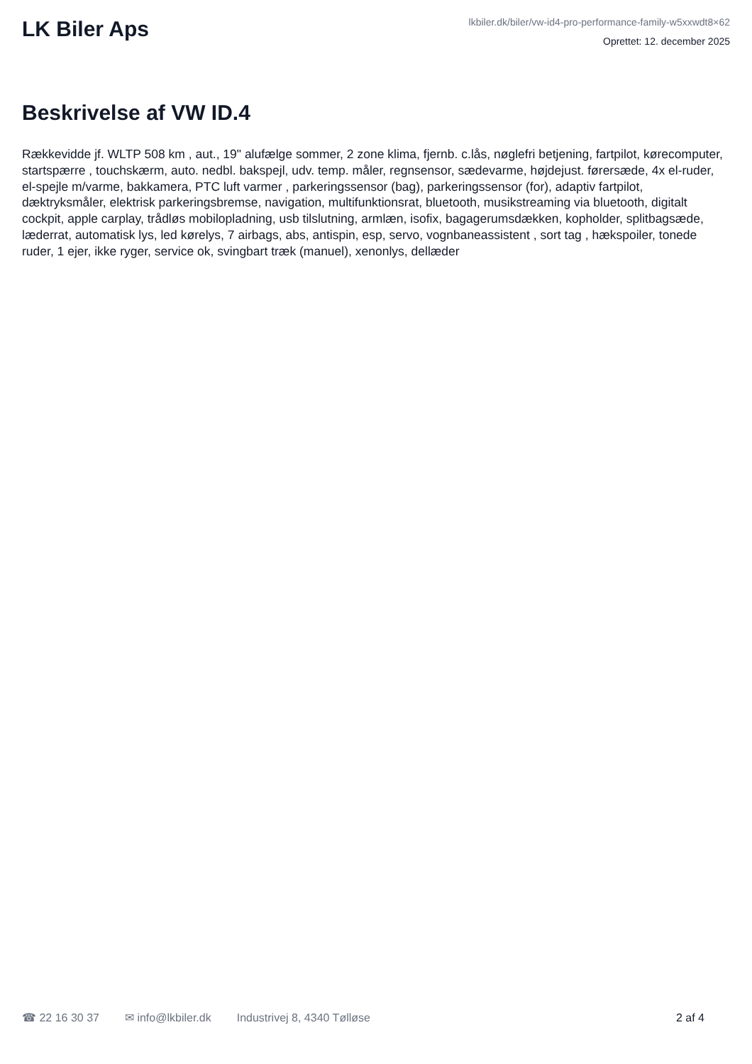LK Biler Aps
lkbiler.dk/biler/vw-id4-pro-performance-family-w5xxwdt8×62
Oprettet: 12. december 2025
Beskrivelse af VW ID.4
Rækkevidde jf. WLTP 508 km , aut., 19" alufælge sommer, 2 zone klima, fjernb. c.lås, nøglefri betjening, fartpilot, kørecomputer, startspærre , touchskærm, auto. nedbl. bakspejl, udv. temp. måler, regnsensor, sædevarme, højdejust. førersæde, 4x el-ruder, el-spejle m/varme, bakkamera, PTC luft varmer , parkeringssensor (bag), parkeringssensor (for), adaptiv fartpilot, dæktryksmåler, elektrisk parkeringsbremse, navigation, multifunktionsrat, bluetooth, musikstreaming via bluetooth, digitalt cockpit, apple carplay, trådløs mobilopladning, usb tilslutning, armlæn, isofix, bagagerumsdækken, kopholder, splitbagsæde, læderrat, automatisk lys, led kørelys, 7 airbags, abs, antispin, esp, servo, vognbaneassistent , sort tag , hækspoiler, tonede ruder, 1 ejer, ikke ryger, service ok, svingbart træk (manuel), xenonlys, dellæder
☎ 22 16 30 37 ✉ info@lkbiler.dk Industrivej 8, 4340 Tølløse 2 af 4